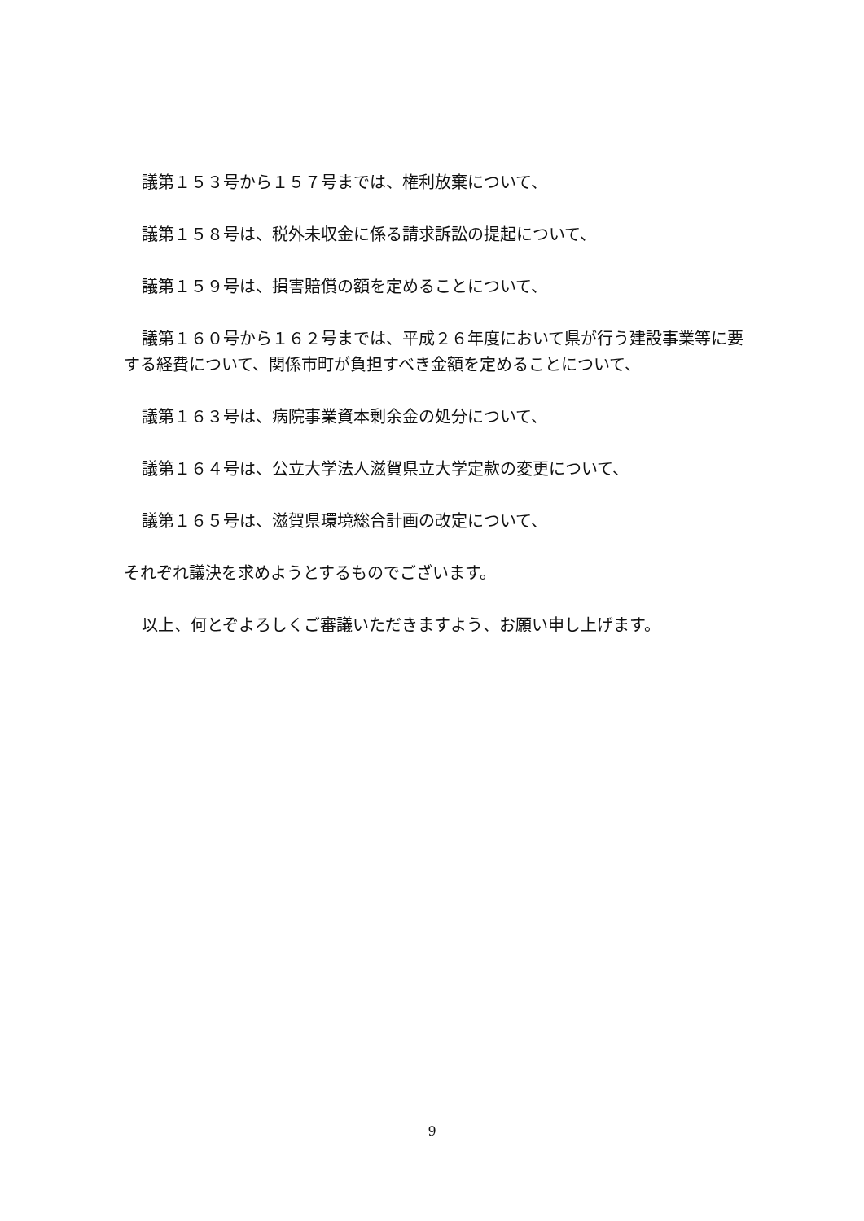議第１５３号から１５７号までは、権利放棄について、
議第１５８号は、税外未収金に係る請求訴訟の提起について、
議第１５９号は、損害賠償の額を定めることについて、
議第１６０号から１６２号までは、平成２６年度において県が行う建設事業等に要する経費について、関係市町が負担すべき金額を定めることについて、
議第１６３号は、病院事業資本剰余金の処分について、
議第１６４号は、公立大学法人滋賀県立大学定款の変更について、
議第１６５号は、滋賀県環境総合計画の改定について、
それぞれ議決を求めようとするものでございます。
以上、何とぞよろしくご審議いただきますよう、お願い申し上げます。
9